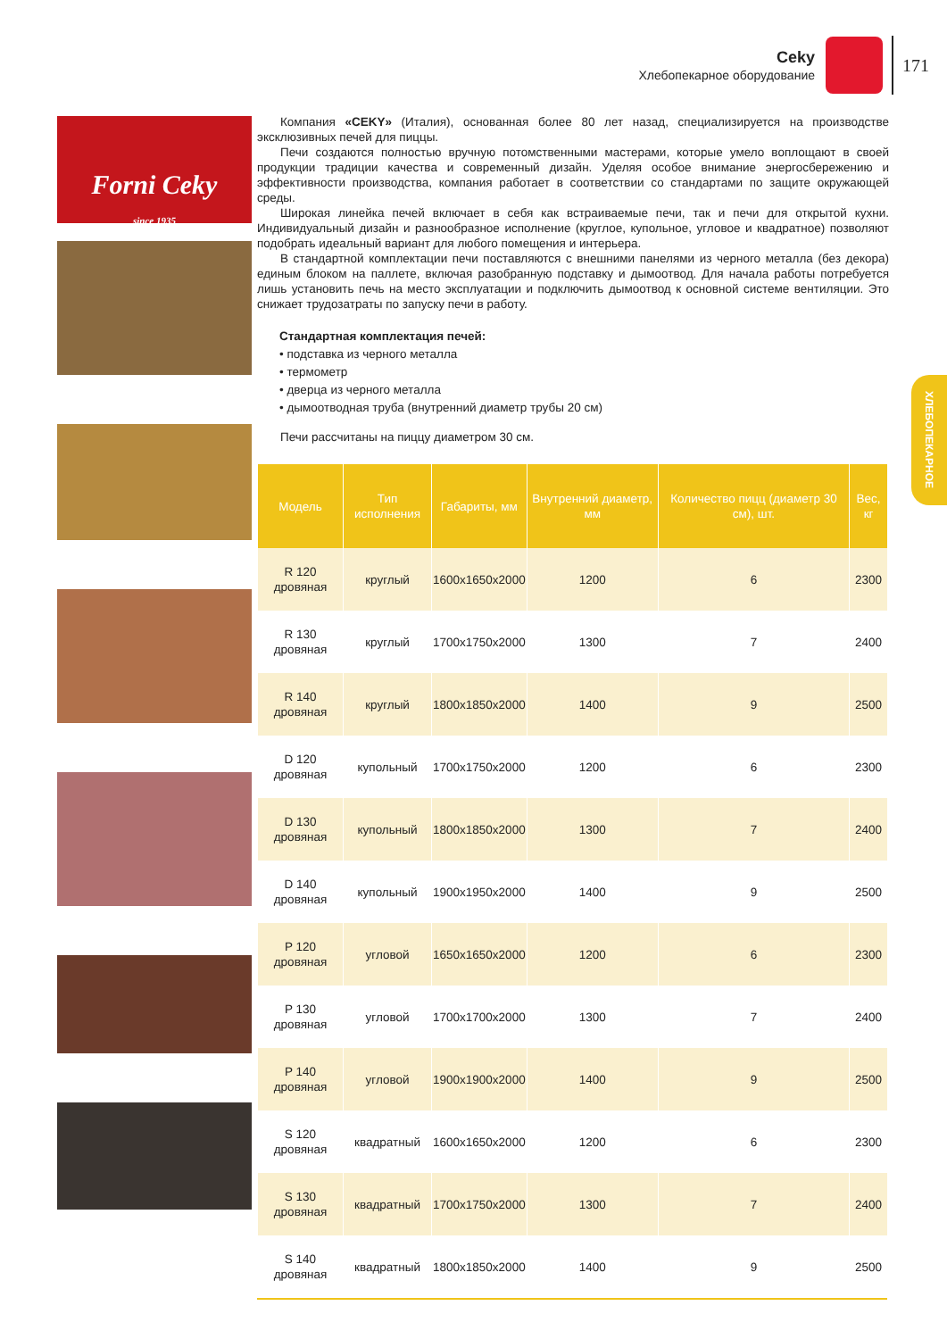Ceky
Хлебопекарное оборудование
171
ХЛЕБОПЕКАРНОЕ
Forni Ceky
since 1935
Компания «CEKY» (Италия), основанная более 80 лет назад, специализируется на производстве эксклюзивных печей для пиццы.
Печи создаются полностью вручную потомственными мастерами, которые умело воплощают в своей продукции традиции качества и современный дизайн. Уделяя особое внимание энергосбережению и эффективности производства, компания работает в соответствии со стандартами по защите окружающей среды.
Широкая линейка печей включает в себя как встраиваемые печи, так и печи для открытой кухни. Индивидуальный дизайн и разнообразное исполнение (круглое, купольное, угловое и квадратное) позволяют подобрать идеальный вариант для любого помещения и интерьера.
В стандартной комплектации печи поставляются с внешними панелями из черного металла (без декора) единым блоком на паллете, включая разобранную подставку и дымоотвод. Для начала работы потребуется лишь установить печь на место эксплуатации и подключить дымоотвод к основной системе вентиляции. Это снижает трудозатраты по запуску печи в работу.
Стандартная комплектация печей:
• подставка из черного металла
• термометр
• дверца из черного металла
• дымоотводная труба (внутренний диаметр трубы 20 см)
Печи рассчитаны на пиццу диаметром 30 см.
| Модель | Тип исполнения | Габариты, мм | Внутренний диаметр, мм | Количество пицц (диаметр 30 см), шт. | Вес, кг |
| --- | --- | --- | --- | --- | --- |
| R 120 дровяная | круглый | 1600x1650x2000 | 1200 | 6 | 2300 |
| R 130 дровяная | круглый | 1700x1750x2000 | 1300 | 7 | 2400 |
| R 140 дровяная | круглый | 1800x1850x2000 | 1400 | 9 | 2500 |
| D 120 дровяная | купольный | 1700x1750x2000 | 1200 | 6 | 2300 |
| D 130 дровяная | купольный | 1800x1850x2000 | 1300 | 7 | 2400 |
| D 140 дровяная | купольный | 1900x1950x2000 | 1400 | 9 | 2500 |
| P 120 дровяная | угловой | 1650x1650x2000 | 1200 | 6 | 2300 |
| P 130 дровяная | угловой | 1700x1700x2000 | 1300 | 7 | 2400 |
| P 140 дровяная | угловой | 1900x1900x2000 | 1400 | 9 | 2500 |
| S 120 дровяная | квадратный | 1600x1650x2000 | 1200 | 6 | 2300 |
| S 130 дровяная | квадратный | 1700x1750x2000 | 1300 | 7 | 2400 |
| S 140 дровяная | квадратный | 1800x1850x2000 | 1400 | 9 | 2500 |